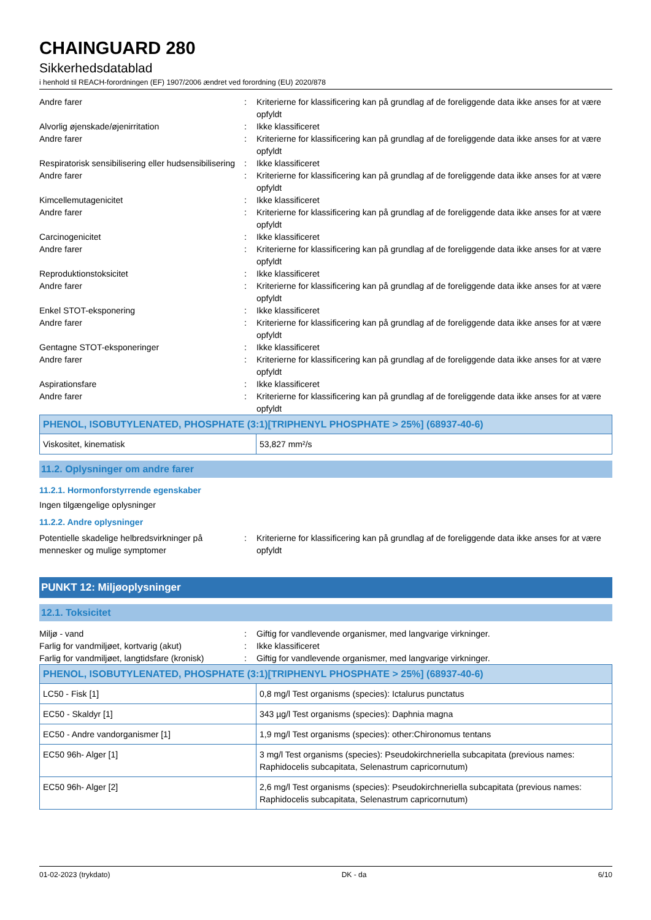CHAINGUARD 280
Sikkerhedsdatablad
i henhold til REACH-forordningen (EF) 1907/2006 ændret ved forordning (EU) 2020/878
Andre farer : Kriterierne for klassificering kan på grundlag af de foreliggende data ikke anses for at være opfyldt
Alvorlig øjenskade/øjenirritation : Ikke klassificeret
Andre farer : Kriterierne for klassificering kan på grundlag af de foreliggende data ikke anses for at være opfyldt
Respiratorisk sensibilisering eller hudsensibilisering
: Ikke klassificeret
Andre farer : Kriterierne for klassificering kan på grundlag af de foreliggende data ikke anses for at være opfyldt
Kimcellemutagenicitet : Ikke klassificeret
Andre farer : Kriterierne for klassificering kan på grundlag af de foreliggende data ikke anses for at være opfyldt
Carcinogenicitet : Ikke klassificeret
Andre farer : Kriterierne for klassificering kan på grundlag af de foreliggende data ikke anses for at være opfyldt
Reproduktionstoksicitet : Ikke klassificeret
Andre farer : Kriterierne for klassificering kan på grundlag af de foreliggende data ikke anses for at være opfyldt
Enkel STOT-eksponering : Ikke klassificeret
Andre farer : Kriterierne for klassificering kan på grundlag af de foreliggende data ikke anses for at være opfyldt
Gentagne STOT-eksponeringer : Ikke klassificeret
Andre farer : Kriterierne for klassificering kan på grundlag af de foreliggende data ikke anses for at være opfyldt
Aspirationsfare : Ikke klassificeret
Andre farer : Kriterierne for klassificering kan på grundlag af de foreliggende data ikke anses for at være opfyldt
| PHENOL, ISOBUTYLENATED, PHOSPHATE (3:1)[TRIPHENYL PHOSPHATE > 25%] (68937-40-6) | |
| --- | --- |
| Viskositet, kinematisk | 53,827 mm²/s |
11.2. Oplysninger om andre farer
11.2.1. Hormonforstyrrende egenskaber
Ingen tilgængelige oplysninger
11.2.2. Andre oplysninger
Potentielle skadelige helbredsvirkninger på mennesker og mulige symptomer
: Kriterierne for klassificering kan på grundlag af de foreliggende data ikke anses for at være opfyldt
PUNKT 12: Miljøoplysninger
12.1. Toksicitet
Miljø - vand : Giftig for vandlevende organismer, med langvarige virkninger.
Farlig for vandmiljøet, kortvarig (akut)
: Ikke klassificeret
Farlig for vandmiljøet, langtidsfare (kronisk)
: Giftig for vandlevende organismer, med langvarige virkninger.
| PHENOL, ISOBUTYLENATED, PHOSPHATE (3:1)[TRIPHENYL PHOSPHATE > 25%] (68937-40-6) | |
| --- | --- |
| LC50 - Fisk [1] | 0,8 mg/l Test organisms (species): Ictalurus punctatus |
| EC50 - Skaldyr [1] | 343 µg/l Test organisms (species): Daphnia magna |
| EC50 - Andre vandorganismer [1] | 1,9 mg/l Test organisms (species): other:Chironomus tentans |
| EC50 96h- Alger [1] | 3 mg/l Test organisms (species): Pseudokirchneriella subcapitata (previous names: Raphidocelis subcapitata, Selenastrum capricornutum) |
| EC50 96h- Alger [2] | 2,6 mg/l Test organisms (species): Pseudokirchneriella subcapitata (previous names: Raphidocelis subcapitata, Selenastrum capricornutum) |
01-02-2023 (trykdato) DK - da 6/10